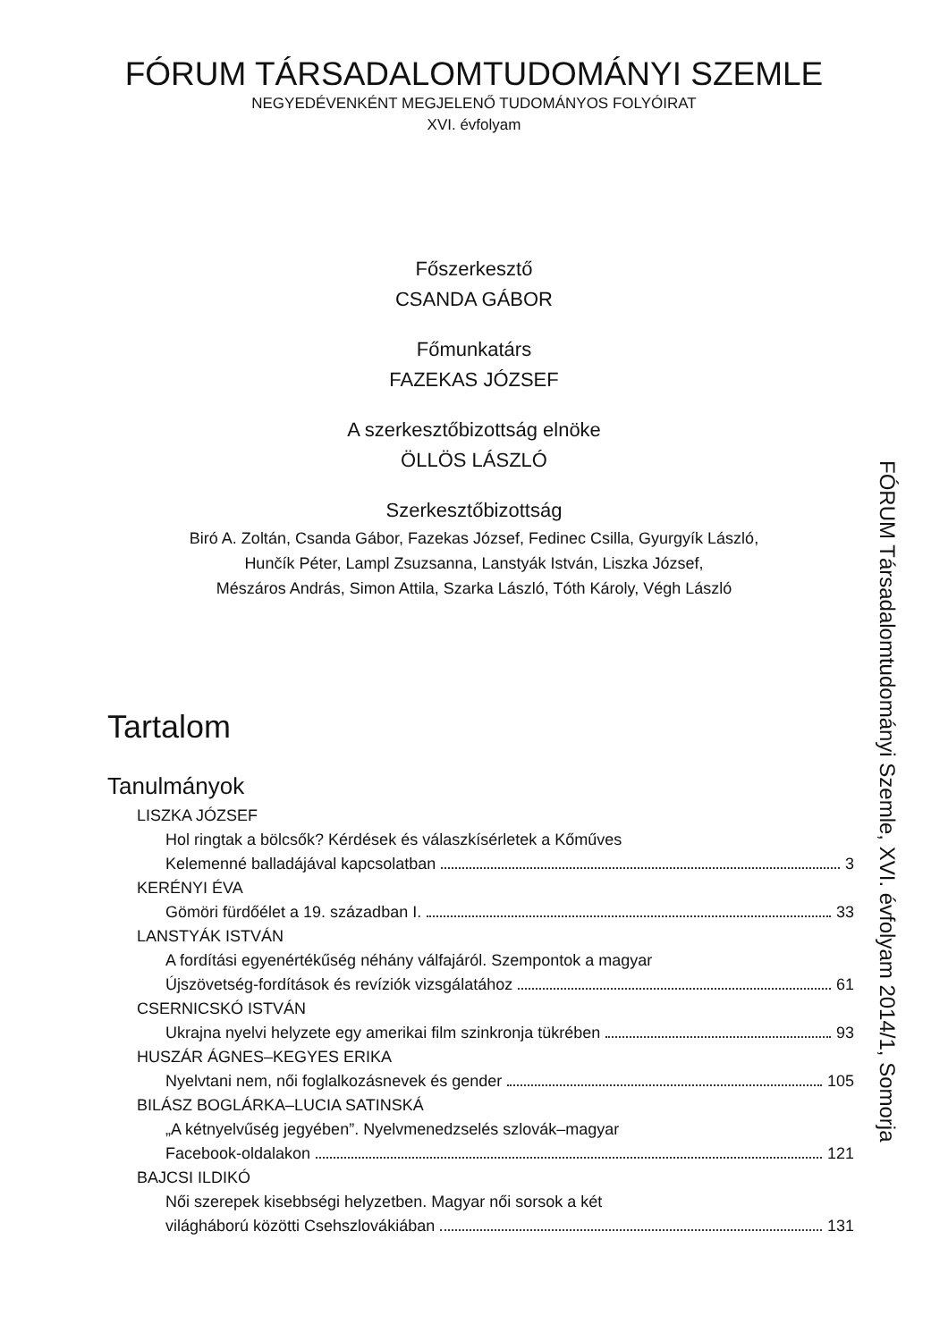FÓRUM TÁRSADALOMTUDOMÁNYI SZEMLE
NEGYEDÉVENKÉNT MEGJELENŐ TUDOMÁNYOS FOLYÓIRAT
XVI. évfolyam
Főszerkesztő
CSANDA GÁBOR
Főmunkatárs
FAZEKAS JÓZSEF
A szerkesztőbizottság elnöke
ÖLLÖS LÁSZLÓ
Szerkesztőbizottság
Biró A. Zoltán, Csanda Gábor, Fazekas József, Fedinec Csilla, Gyurgyík László,
Hunčík Péter, Lampl Zsuzsanna, Lanstyák István, Liszka József,
Mészáros András, Simon Attila, Szarka László, Tóth Károly, Végh László
Tartalom
Tanulmányok
LISZKA JÓZSEF
Hol ringtak a bölcsők? Kérdések és válaszkísérletek a Kőműves
Kelemenné balladájával kapcsolatban 3
KERÉNYI ÉVA
Gömöri fürdőélet a 19. században I. 33
LANSTYÁK ISTVÁN
A fordítási egyenértékűség néhány válfajáról. Szempontok a magyar
Újszövetség-fordítások és revíziók vizsgálatához 61
CSERNICSKÓ ISTVÁN
Ukrajna nyelvi helyzete egy amerikai film szinkronja tükrében 93
HUSZÁR ÁGNES–KEGYES ERIKA
Nyelvtani nem, női foglalkozásnevek és gender 105
BILÁSZ BOGLÁRKA–LUCIA SATINSKÁ
„A kétnyelvűség jegyében”. Nyelvmenedzselés szlovák–magyar
Facebook-oldalakon 121
BAJCSI ILDIKÓ
Női szerepek kisebbségi helyzetben. Magyar női sorsok a két
világháború közötti Csehszlovákiában 131
FÓRUM Társadalomtudományi Szemle, XVI. évfolyam 2014/1, Somorja